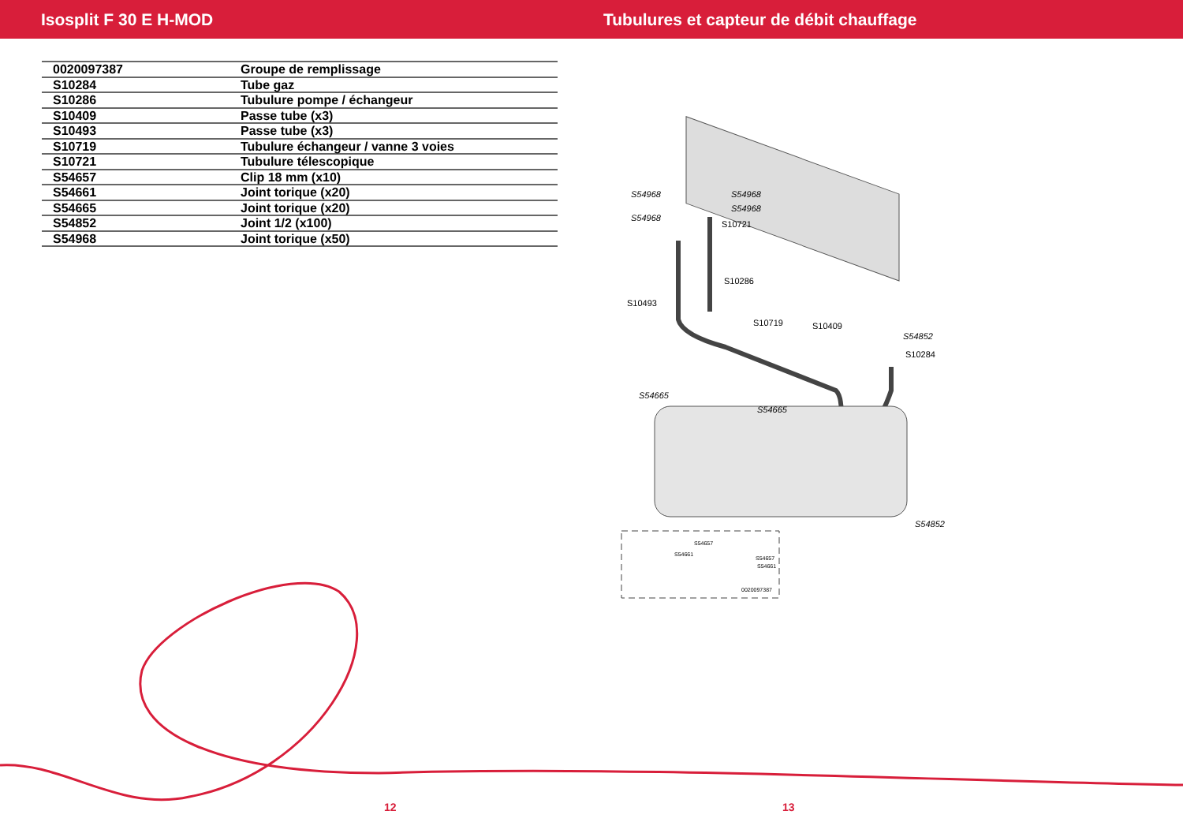Isosplit F 30 E H-MOD Tubulures et capteur de débit chauffage
| 0020097387 | Groupe de remplissage |
| S10284 | Tube gaz |
| S10286 | Tubulure pompe / échangeur |
| S10409 | Passe tube (x3) |
| S10493 | Passe tube (x3) |
| S10719 | Tubulure échangeur / vanne 3 voies |
| S10721 | Tubulure télescopique |
| S54657 | Clip 18 mm (x10) |
| S54661 | Joint torique (x20) |
| S54665 | Joint torique (x20) |
| S54852 | Joint 1/2 (x100) |
| S54968 | Joint torique (x50) |
S54968
S54968
S54968
S54968
S10721
S10286
S10493
S10719
S10409
S54852
S10284
S54665
S54665
S54852
S54657
S54661
S54661
S54657
0020097387
12 13